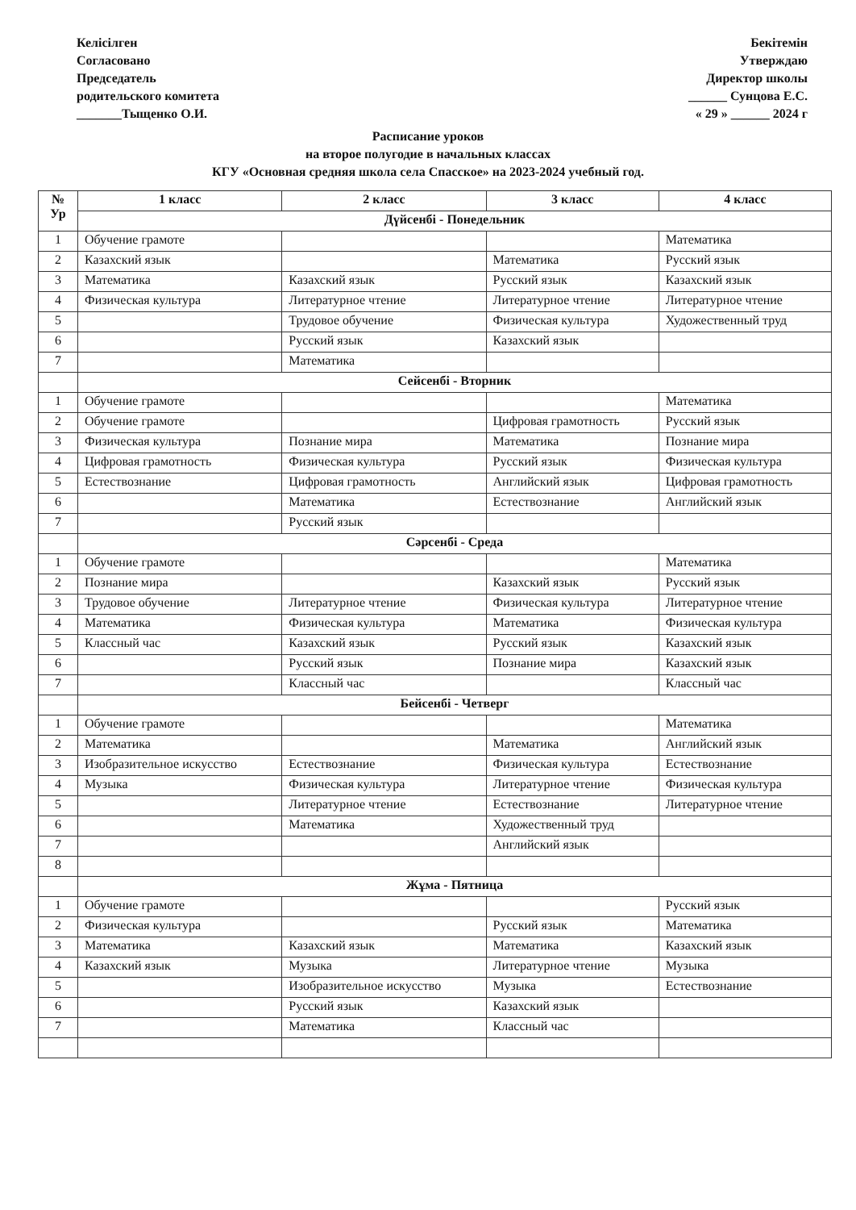Келісілген
Согласовано
Председатель
родительского комитета
_______Тыщенко О.И.
Бекітемін
Утверждаю
Директор школы
______ Сунцова Е.С.
« 29 » ______ 2024 г
Расписание уроков
на второе полугодие в начальных классах
КГУ «Основная средняя школа села Спасское» на 2023-2024 учебный год.
| № Ур | 1 класс | 2 класс | 3 класс | 4 класс |
| --- | --- | --- | --- | --- |
| | Дүйсенбі - Понедельник | | | |
| 1 | Обучение грамоте | | | Математика |
| 2 | Казахский язык | | Математика | Русский язык |
| 3 | Математика | Казахский язык | Русский язык | Казахский язык |
| 4 | Физическая культура | Литературное чтение | Литературное чтение | Литературное чтение |
| 5 | | Трудовое обучение | Физическая культура | Художественный труд |
| 6 | | Русский язык | Казахский язык | |
| 7 | | Математика | | |
| | Сейсенбі - Вторник | | | |
| 1 | Обучение грамоте | | | Математика |
| 2 | Обучение грамоте | | Цифровая грамотность | Русский язык |
| 3 | Физическая культура | Познание мира | Математика | Познание мира |
| 4 | Цифровая грамотность | Физическая культура | Русский язык | Физическая культура |
| 5 | Естествознание | Цифровая грамотность | Английский язык | Цифровая грамотность |
| 6 | | Математика | Естествознание | Английский язык |
| 7 | | Русский язык | | |
| | Сәрсенбі - Среда | | | |
| 1 | Обучение грамоте | | | Математика |
| 2 | Познание мира | | Казахский язык | Русский язык |
| 3 | Трудовое обучение | Литературное чтение | Физическая культура | Литературное чтение |
| 4 | Математика | Физическая культура | Математика | Физическая культура |
| 5 | Классный час | Казахский язык | Русский язык | Казахский язык |
| 6 | | Русский язык | Познание мира | Казахский язык |
| 7 | | Классный час | | Классный час |
| | Бейсенбі - Четверг | | | |
| 1 | Обучение грамоте | | | Математика |
| 2 | Математика | | Математика | Английский язык |
| 3 | Изобразительное искусство | Естествознание | Физическая культура | Естествознание |
| 4 | Музыка | Физическая культура | Литературное чтение | Физическая культура |
| 5 | | Литературное чтение | Естествознание | Литературное чтение |
| 6 | | Математика | Художественный труд | |
| 7 | | | Английский язык | |
| 8 | | | | |
| | Жұма - Пятница | | | |
| 1 | Обучение грамоте | | | Русский язык |
| 2 | Физическая культура | | Русский язык | Математика |
| 3 | Математика | Казахский язык | Математика | Казахский язык |
| 4 | Казахский язык | Музыка | Литературное чтение | Музыка |
| 5 | | Изобразительное искусство | Музыка | Естествознание |
| 6 | | Русский язык | Казахский язык | |
| 7 | | Математика | Классный час | |